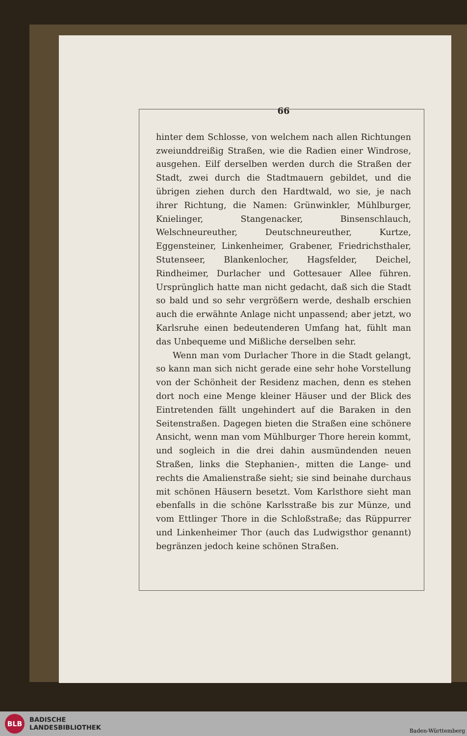66
hinter dem Schlosse, von welchem nach allen Richtungen zweiunddreißig Straßen, wie die Radien einer Windrose, ausgehen. Eilf derselben werden durch die Straßen der Stadt, zwei durch die Stadtmauern gebildet, und die übrigen ziehen durch den Hardtwald, wo sie, je nach ihrer Richtung, die Namen: Grünwinkler, Mühlburger, Knielinger, Stangenacker, Binsenschlauch, Welschneureuther, Deutschneureuther, Kurtze, Eggensteiner, Linkenheimer, Grabener, Friedrichsthaler, Stutenseer, Blankenlocher, Hagsfelder, Deichel, Rindheimer, Durlacher und Gottesauer Allee führen. Ursprünglich hatte man nicht gedacht, daß sich die Stadt so bald und so sehr vergrößern werde, deshalb erschien auch die erwähnte Anlage nicht unpassend; aber jetzt, wo Karlsruhe einen bedeutenderen Umfang hat, fühlt man das Unbequeme und Mißliche derselben sehr.
Wenn man vom Durlacher Thore in die Stadt gelangt, so kann man sich nicht gerade eine sehr hohe Vorstellung von der Schönheit der Residenz machen, denn es stehen dort noch eine Menge kleiner Häuser und der Blick des Eintretenden fällt ungehindert auf die Baraken in den Seitenstraßen. Dagegen bieten die Straßen eine schönere Ansicht, wenn man vom Mühlburger Thore herein kommt, und sogleich in die drei dahin ausmündenden neuen Straßen, links die Stephanien-, mitten die Lange- und rechts die Amalienstraße sieht; sie sind beinahe durchaus mit schönen Häusern besetzt. Vom Karlsthore sieht man ebenfalls in die schöne Karlsstraße bis zur Münze, und vom Ettlinger Thore in die Schloßstraße; das Rüppurrer und Linkenheimer Thor (auch das Ludwigsthor genannt) begränzen jedoch keine schönen Straßen.
BLB
BADISCHE
LANDESBIBLIOTHEK
Baden-Württemberg